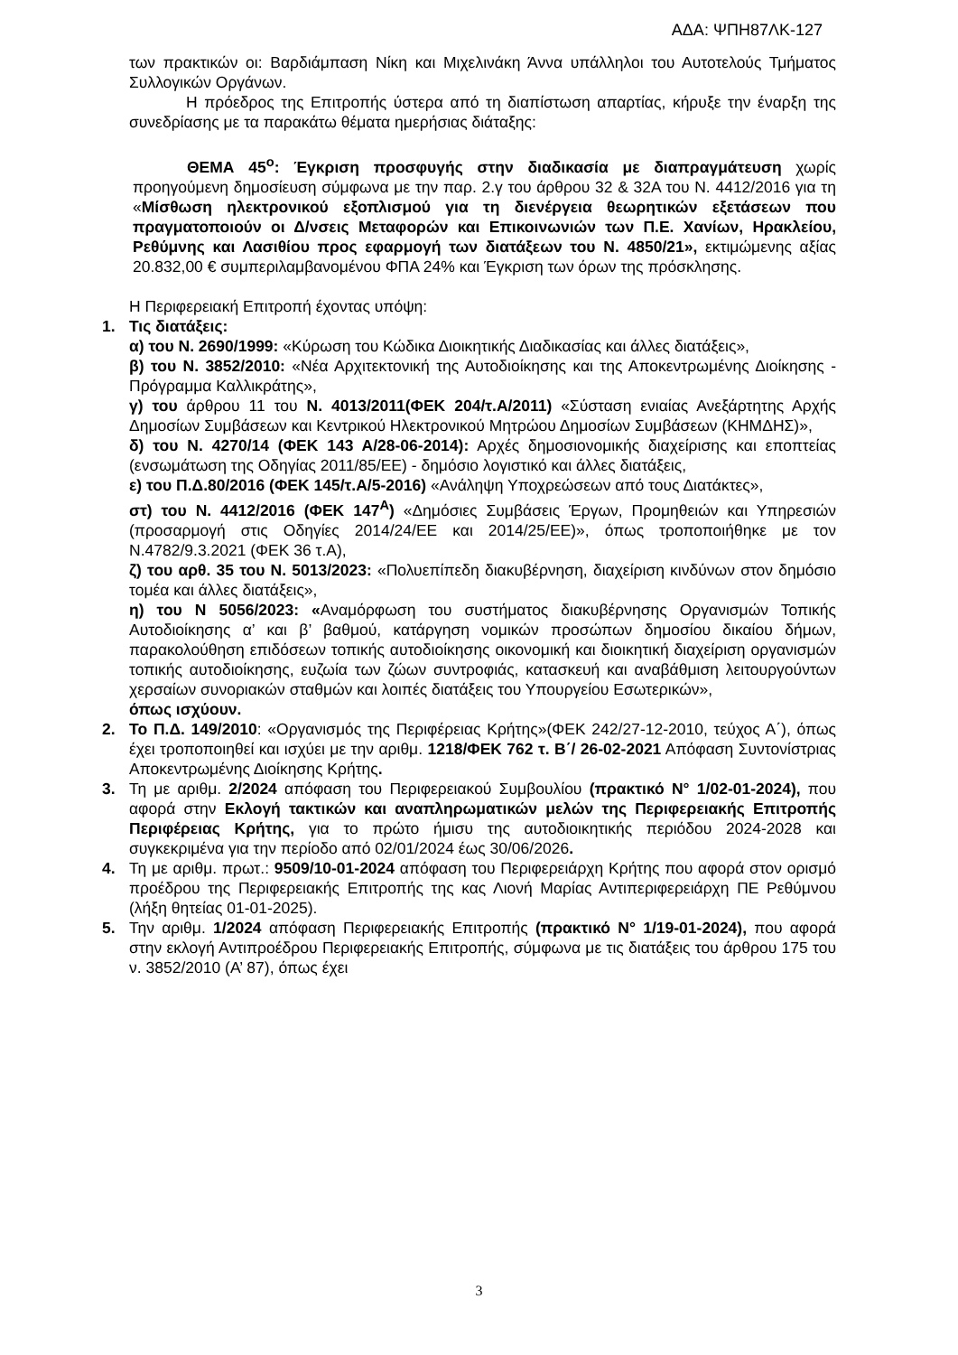ΑΔΑ: ΨΠΗ87ΛΚ-127
των πρακτικών οι: Βαρδιάμπαση Νίκη και Μιχελινάκη Άννα υπάλληλοι του Αυτοτελούς Τμήματος Συλλογικών Οργάνων.
Η πρόεδρος της Επιτροπής ύστερα από τη διαπίστωση απαρτίας, κήρυξε την έναρξη της συνεδρίασης με τα παρακάτω θέματα ημερήσιας διάταξης:
ΘΕΜΑ 45<sup>ο</sup>: Έγκριση προσφυγής στην διαδικασία με διαπραγμάτευση χωρίς προηγούμενη δημοσίευση σύμφωνα με την παρ. 2.γ του άρθρου 32 & 32Α του Ν. 4412/2016 για τη «Μίσθωση ηλεκτρονικού εξοπλισμού για τη διενέργεια θεωρητικών εξετάσεων που πραγματοποιούν οι Δ/νσεις Μεταφορών και Επικοινωνιών των Π.Ε. Χανίων, Ηρακλείου, Ρεθύμνης και Λασιθίου προς εφαρμογή των διατάξεων του Ν. 4850/21», εκτιμώμενης αξίας 20.832,00 € συμπεριλαμβανομένου ΦΠΑ 24% και Έγκριση των όρων της πρόσκλησης.
Η Περιφερειακή Επιτροπή έχοντας υπόψη:
1. Τις διατάξεις:
α) του Ν. 2690/1999: «Κύρωση του Κώδικα Διοικητικής Διαδικασίας και άλλες διατάξεις»,
β) του Ν. 3852/2010: «Νέα Αρχιτεκτονική της Αυτοδιοίκησης και της Αποκεντρωμένης Διοίκησης - Πρόγραμμα Καλλικράτης»,
γ) του άρθρου 11 του Ν. 4013/2011(ΦΕΚ 204/τ.Α/2011) «Σύσταση ενιαίας Ανεξάρτητης Αρχής Δημοσίων Συμβάσεων και Κεντρικού Ηλεκτρονικού Μητρώου Δημοσίων Συμβάσεων (ΚΗΜΔΗΣ)»,
δ) του Ν. 4270/14 (ΦΕΚ 143 Α/28-06-2014): Αρχές δημοσιονομικής διαχείρισης και εποπτείας (ενσωμάτωση της Οδηγίας 2011/85/ΕΕ) - δημόσιο λογιστικό και άλλες διατάξεις,
ε) του Π.Δ.80/2016 (ΦΕΚ 145/τ.Α/5-2016) «Ανάληψη Υποχρεώσεων από τους Διατάκτες»,
στ) του Ν. 4412/2016 (ΦΕΚ 147<sup>Α</sup>) «Δημόσιες Συμβάσεις Έργων, Προμηθειών και Υπηρεσιών (προσαρμογή στις Οδηγίες 2014/24/ΕΕ και 2014/25/ΕΕ)», όπως τροποποιήθηκε με τον Ν.4782/9.3.2021 (ΦΕΚ 36 τ.Α),
ζ) του αρθ. 35 του Ν. 5013/2023: «Πολυεπίπεδη διακυβέρνηση, διαχείριση κινδύνων στον δημόσιο τομέα και άλλες διατάξεις»,
η) του Ν 5056/2023: «Αναμόρφωση του συστήματος διακυβέρνησης Οργανισμών Τοπικής Αυτοδιοίκησης α’ και β’ βαθμού, κατάργηση νομικών προσώπων δημοσίου δικαίου δήμων, παρακολούθηση επιδόσεων τοπικής αυτοδιοίκησης οικονομική και διοικητική διαχείριση οργανισμών τοπικής αυτοδιοίκησης, ευζωία των ζώων συντροφιάς, κατασκευή και αναβάθμιση λειτουργούντων χερσαίων συνοριακών σταθμών και λοιπές διατάξεις του Υπουργείου Εσωτερικών»,
όπως ισχύουν.
2. Το Π.Δ. 149/2010: «Οργανισμός της Περιφέρειας Κρήτης»(ΦΕΚ 242/27-12-2010, τεύχος Α΄), όπως έχει τροποποιηθεί και ισχύει με την αριθμ. 1218/ΦΕΚ 762 τ. Β΄/ 26-02-2021 Απόφαση Συντονίστριας Αποκεντρωμένης Διοίκησης Κρήτης.
3. Τη με αριθμ. 2/2024 απόφαση του Περιφερειακού Συμβουλίου (πρακτικό Ν° 1/02-01-2024), που αφορά στην Εκλογή τακτικών και αναπληρωματικών μελών της Περιφερειακής Επιτροπής Περιφέρειας Κρήτης, για το πρώτο ήμισυ της αυτοδιοικητικής περιόδου 2024-2028 και συγκεκριμένα για την περίοδο από 02/01/2024 έως 30/06/2026.
4. Τη με αριθμ. πρωτ.: 9509/10-01-2024 απόφαση του Περιφερειάρχη Κρήτης που αφορά στον ορισμό προέδρου της Περιφερειακής Επιτροπής της κας Λιονή Μαρίας Αντιπεριφερειάρχη ΠΕ Ρεθύμνου (λήξη θητείας 01-01-2025).
5. Την αριθμ. 1/2024 απόφαση Περιφερειακής Επιτροπής (πρακτικό Ν° 1/19-01-2024), που αφορά στην εκλογή Αντιπροέδρου Περιφερειακής Επιτροπής, σύμφωνα με τις διατάξεις του άρθρου 175 του ν. 3852/2010 (Α’ 87), όπως έχει
3